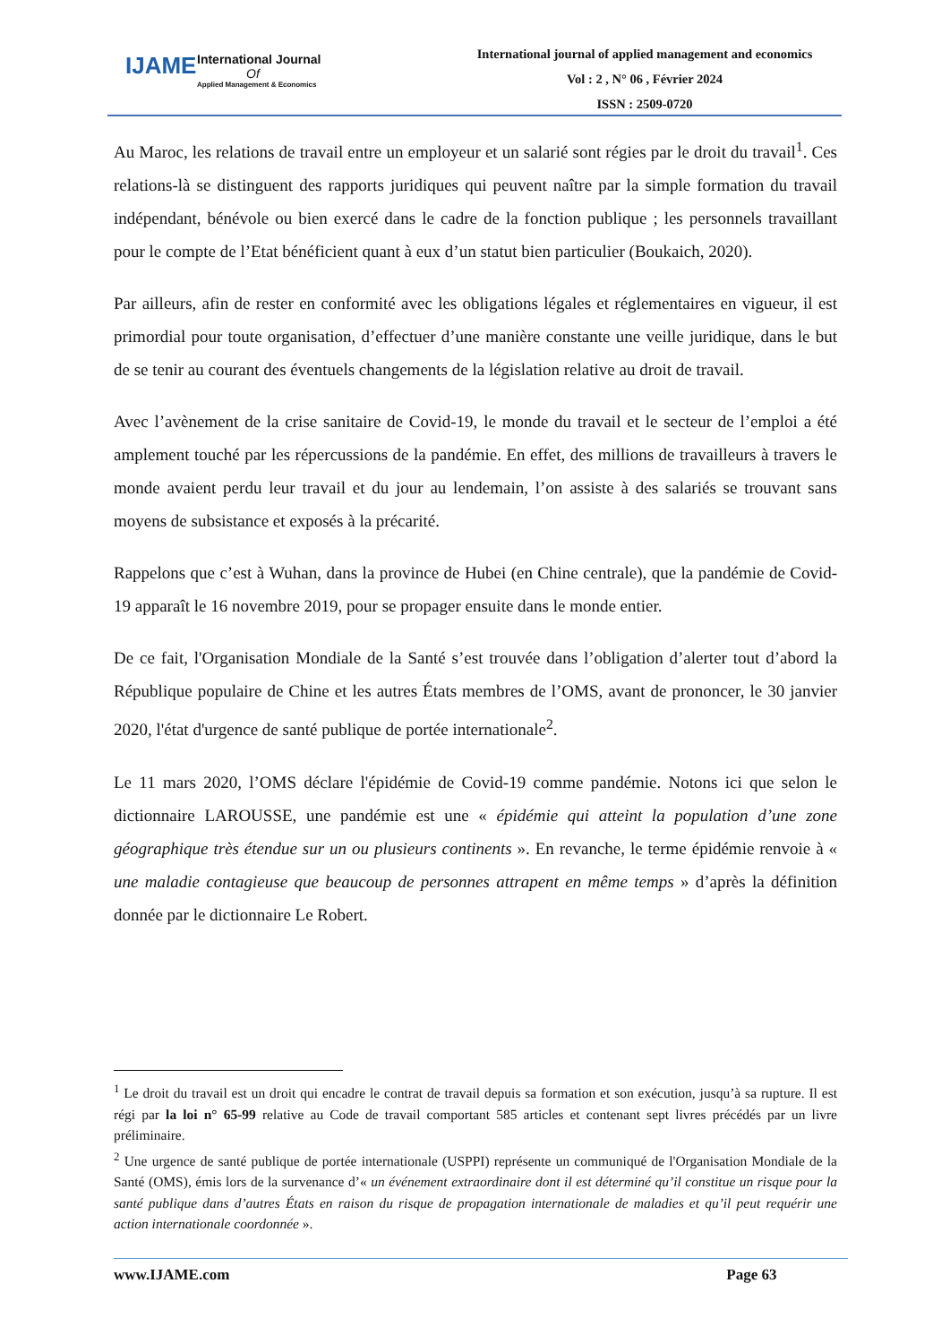IJAME
International Journal
Of
Applied Management & Economics
International journal of applied management and economics
Vol : 2 , N° 06 , Février 2024
ISSN : 2509-0720
Au Maroc, les relations de travail entre un employeur et un salarié sont régies par le droit du travail<sup>1</sup>. Ces relations-là se distinguent des rapports juridiques qui peuvent naître par la simple formation du travail indépendant, bénévole ou bien exercé dans le cadre de la fonction publique ; les personnels travaillant pour le compte de l’Etat bénéficient quant à eux d’un statut bien particulier (Boukaich, 2020).
Par ailleurs, afin de rester en conformité avec les obligations légales et réglementaires en vigueur, il est primordial pour toute organisation, d’effectuer d’une manière constante une veille juridique, dans le but de se tenir au courant des éventuels changements de la législation relative au droit de travail.
Avec l’avènement de la crise sanitaire de Covid-19, le monde du travail et le secteur de l’emploi a été amplement touché par les répercussions de la pandémie. En effet, des millions de travailleurs à travers le monde avaient perdu leur travail et du jour au lendemain, l’on assiste à des salariés se trouvant sans moyens de subsistance et exposés à la précarité.
Rappelons que c’est à Wuhan, dans la province de Hubei (en Chine centrale), que la pandémie de Covid-19 apparaît le 16 novembre 2019, pour se propager ensuite dans le monde entier.
De ce fait, l'Organisation Mondiale de la Santé s’est trouvée dans l’obligation d’alerter tout d’abord la République populaire de Chine et les autres États membres de l’OMS, avant de prononcer, le 30 janvier 2020, l'état d'urgence de santé publique de portée internationale<sup>2</sup>.
Le 11 mars 2020, l’OMS déclare l'épidémie de Covid-19 comme pandémie. Notons ici que selon le dictionnaire LAROUSSE, une pandémie est une « épidémie qui atteint la population d’une zone géographique très étendue sur un ou plusieurs continents ». En revanche, le terme épidémie renvoie à « une maladie contagieuse que beaucoup de personnes attrapent en même temps » d’après la définition donnée par le dictionnaire Le Robert.
<sup>1</sup> Le droit du travail est un droit qui encadre le contrat de travail depuis sa formation et son exécution, jusqu’à sa rupture. Il est régi par la loi n° 65-99 relative au Code de travail comportant 585 articles et contenant sept livres précédés par un livre préliminaire.
<sup>2</sup> Une urgence de santé publique de portée internationale (USPPI) représente un communiqué de l'Organisation Mondiale de la Santé (OMS), émis lors de la survenance d’« un événement extraordinaire dont il est déterminé qu’il constitue un risque pour la santé publique dans d’autres États en raison du risque de propagation internationale de maladies et qu’il peut requérir une action internationale coordonnée ».
www.IJAME.com Page 63